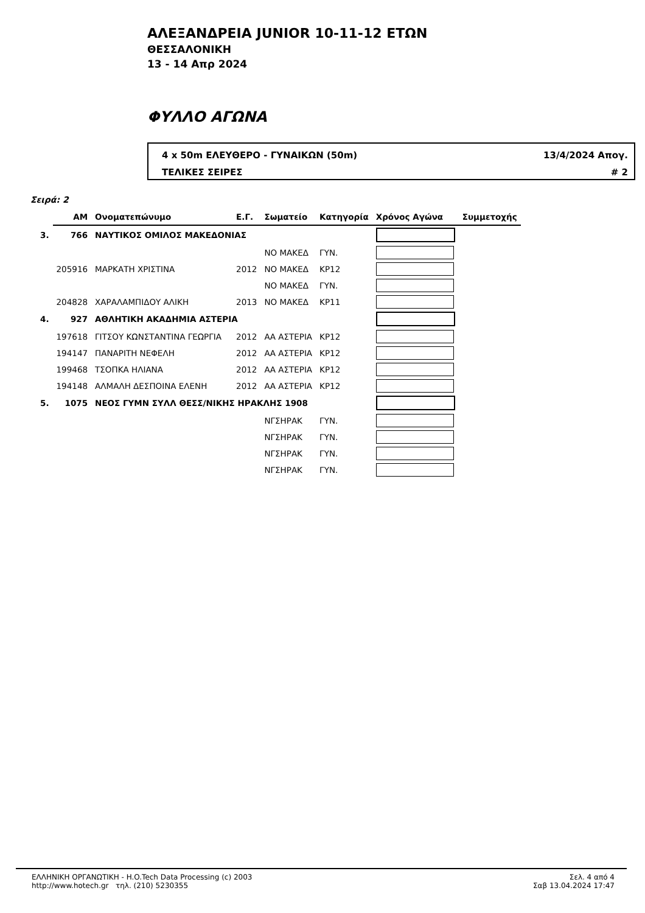ΑΛΕΞΑΝΔΡΕΙΑ JUNIOR 10-11-12 ΕΤΩΝ
ΘΕΣΣΑΛΟΝΙΚΗ
13 - 14 Απρ 2024
ΦΥΛΛΟ ΑΓΩΝΑ
4 x 50m ΕΛΕΥΘΕΡΟ - ΓΥΝΑΙΚΩΝ (50m) 13/4/2024 Απογ.
ΤΕΛΙΚΕΣ ΣΕΙΡΕΣ # 2
Σειρά: 2
| | ΑΜ | Ονοματεπώνυμο | Ε.Γ. | Σωματείο | Κατηγορία | Χρόνος Αγώνα | Συμμετοχής |
| --- | --- | --- | --- | --- | --- | --- | --- |
| 3. | 766 | ΝΑΥΤΙΚΟΣ ΟΜΙΛΟΣ ΜΑΚΕΔΟΝΙΑΣ | | | | | |
| | | | | ΝΟ ΜΑΚΕΔ | ΓΥΝ. | | |
| | 205916 | ΜΑΡΚΑΤΗ ΧΡΙΣΤΙΝΑ | 2012 | ΝΟ ΜΑΚΕΔ | ΚΡ12 | | |
| | | | | ΝΟ ΜΑΚΕΔ | ΓΥΝ. | | |
| | 204828 | ΧΑΡΑΛΑΜΠΙΔΟΥ ΑΛΙΚΗ | 2013 | ΝΟ ΜΑΚΕΔ | ΚΡ11 | | |
| 4. | 927 | ΑΘΛΗΤΙΚΗ ΑΚΑΔΗΜΙΑ ΑΣΤΕΡΙΑ | | | | | |
| | 197618 | ΓΙΤΣΟΥ ΚΩΝΣΤΑΝΤΙΝΑ ΓΕΩΡΓΙΑ | 2012 | ΑΑ ΑΣΤΕΡΙΑ | ΚΡ12 | | |
| | 194147 | ΠΑΝΑΡΙΤΗ ΝΕΦΕΛΗ | 2012 | ΑΑ ΑΣΤΕΡΙΑ | ΚΡ12 | | |
| | 199468 | ΤΣΟΠΚΑ ΗΛΙΑΝΑ | 2012 | ΑΑ ΑΣΤΕΡΙΑ | ΚΡ12 | | |
| | 194148 | ΑΛΜΑΛΗ ΔΕΣΠΟΙΝΑ ΕΛΕΝΗ | 2012 | ΑΑ ΑΣΤΕΡΙΑ | ΚΡ12 | | |
| 5. | 1075 | ΝΕΟΣ ΓΥΜΝ ΣΥΛΛ ΘΕΣΣ/ΝΙΚΗΣ ΗΡΑΚΛΗΣ 1908 | | | | | |
| | | | | ΝΓΣΗΡΑΚ | ΓΥΝ. | | |
| | | | | ΝΓΣΗΡΑΚ | ΓΥΝ. | | |
| | | | | ΝΓΣΗΡΑΚ | ΓΥΝ. | | |
| | | | | ΝΓΣΗΡΑΚ | ΓΥΝ. | | |
ΕΛΛΗΝΙΚΗ ΟΡΓΑΝΩΤΙΚΗ - H.O.Tech Data Processing (c) 2003
http://www.hotech.gr τηλ. (210) 5230355
Σελ. 4 από 4
Σαβ 13.04.2024 17:47